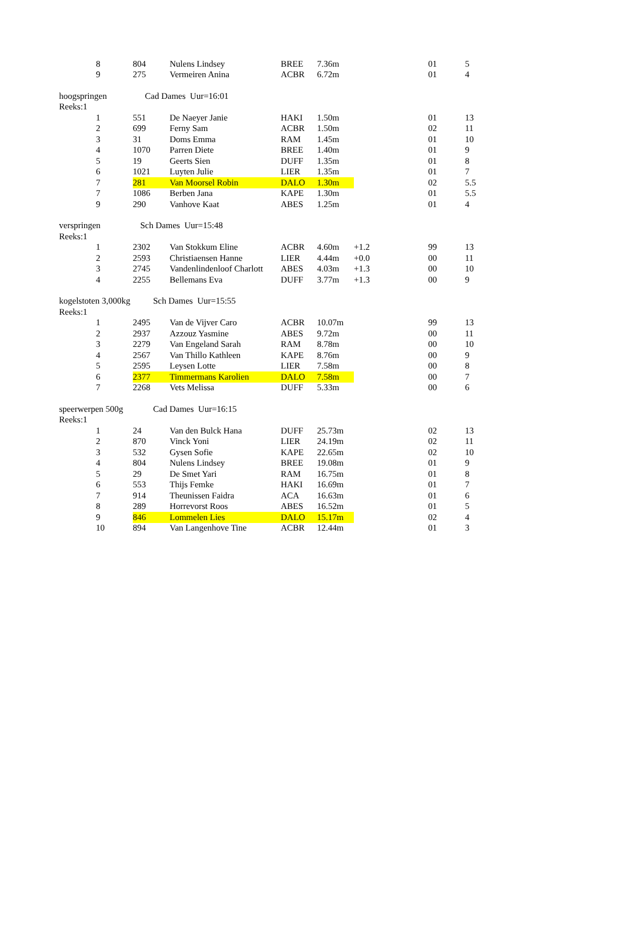| | 8 | 804 | Nulens Lindsey | BREE | 7.36m | | 01 | 5 |
| | 9 | 275 | Vermeiren Anina | ACBR | 6.72m | | 01 | 4 |
| hoogspringen Cad Dames Uur=16:01 | | | | | | | | |
| Reeks:1 | | | | | | | | |
| | 1 | 551 | De Naeyer Janie | HAKI | 1.50m | | 01 | 13 |
| | 2 | 699 | Ferny Sam | ACBR | 1.50m | | 02 | 11 |
| | 3 | 31 | Doms Emma | RAM | 1.45m | | 01 | 10 |
| | 4 | 1070 | Parren Diete | BREE | 1.40m | | 01 | 9 |
| | 5 | 19 | Geerts Sien | DUFF | 1.35m | | 01 | 8 |
| | 6 | 1021 | Luyten Julie | LIER | 1.35m | | 01 | 7 |
| | 7 | 281 | Van Moorsel Robin | DALO | 1.30m | | 02 | 5.5 |
| | 7 | 1086 | Berben Jana | KAPE | 1.30m | | 01 | 5.5 |
| | 9 | 290 | Vanhove Kaat | ABES | 1.25m | | 01 | 4 |
| verspringen Sch Dames Uur=15:48 | | | | | | | | |
| Reeks:1 | | | | | | | | |
| | 1 | 2302 | Van Stokkum Eline | ACBR | 4.60m | +1.2 | 99 | 13 |
| | 2 | 2593 | Christiaensen Hanne | LIER | 4.44m | +0.0 | 00 | 11 |
| | 3 | 2745 | Vandenlindenloof Charlott | ABES | 4.03m | +1.3 | 00 | 10 |
| | 4 | 2255 | Bellemans Eva | DUFF | 3.77m | +1.3 | 00 | 9 |
| kogelstoten 3,000kg Sch Dames Uur=15:55 | | | | | | | | |
| Reeks:1 | | | | | | | | |
| | 1 | 2495 | Van de Vijver Caro | ACBR | 10.07m | | 99 | 13 |
| | 2 | 2937 | Azzouz Yasmine | ABES | 9.72m | | 00 | 11 |
| | 3 | 2279 | Van Engeland Sarah | RAM | 8.78m | | 00 | 10 |
| | 4 | 2567 | Van Thillo Kathleen | KAPE | 8.76m | | 00 | 9 |
| | 5 | 2595 | Leysen Lotte | LIER | 7.58m | | 00 | 8 |
| | 6 | 2377 | Timmermans Karolien | DALO | 7.58m | | 00 | 7 |
| | 7 | 2268 | Vets Melissa | DUFF | 5.33m | | 00 | 6 |
| speerwerpen 500g Cad Dames Uur=16:15 | | | | | | | | |
| Reeks:1 | | | | | | | | |
| | 1 | 24 | Van den Bulck Hana | DUFF | 25.73m | | 02 | 13 |
| | 2 | 870 | Vinck Yoni | LIER | 24.19m | | 02 | 11 |
| | 3 | 532 | Gysen Sofie | KAPE | 22.65m | | 02 | 10 |
| | 4 | 804 | Nulens Lindsey | BREE | 19.08m | | 01 | 9 |
| | 5 | 29 | De Smet Yari | RAM | 16.75m | | 01 | 8 |
| | 6 | 553 | Thijs Femke | HAKI | 16.69m | | 01 | 7 |
| | 7 | 914 | Theunissen Faidra | ACA | 16.63m | | 01 | 6 |
| | 8 | 289 | Horrevorst Roos | ABES | 16.52m | | 01 | 5 |
| | 9 | 846 | Lommelen Lies | DALO | 15.17m | | 02 | 4 |
| | 10 | 894 | Van Langenhove Tine | ACBR | 12.44m | | 01 | 3 |